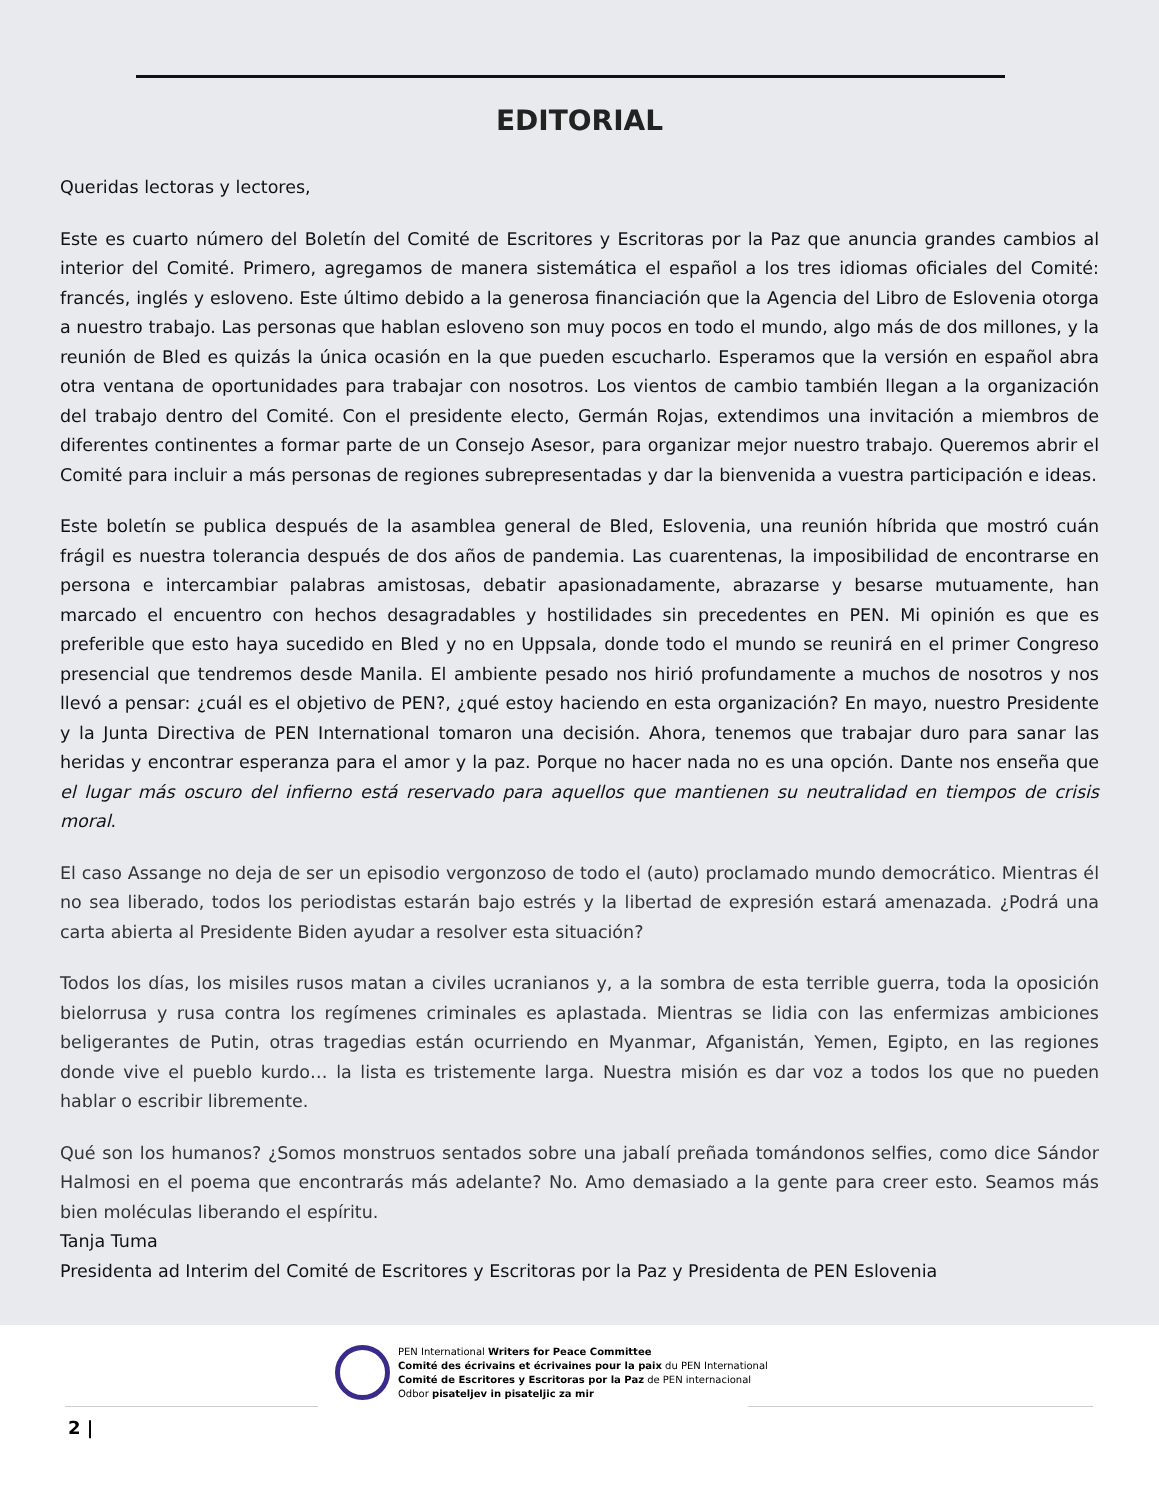EDITORIAL
Queridas lectoras y lectores,
Este es cuarto número del Boletín del Comité de Escritores y Escritoras por la Paz que anuncia grandes cambios al interior del Comité. Primero, agregamos de manera sistemática el español a los tres idiomas oficiales del Comité: francés, inglés y esloveno. Este último debido a la generosa financiación que la Agencia del Libro de Eslovenia otorga a nuestro trabajo. Las personas que hablan esloveno son muy pocos en todo el mundo, algo más de dos millones, y la reunión de Bled es quizás la única ocasión en la que pueden escucharlo. Esperamos que la versión en español abra otra ventana de oportunidades para trabajar con nosotros. Los vientos de cambio también llegan a la organización del trabajo dentro del Comité. Con el presidente electo, Germán Rojas, extendimos una invitación a miembros de diferentes continentes a formar parte de un Consejo Asesor, para organizar mejor nuestro trabajo. Queremos abrir el Comité para incluir a más personas de regiones subrepresentadas y dar la bienvenida a vuestra participación e ideas.
Este boletín se publica después de la asamblea general de Bled, Eslovenia, una reunión híbrida que mostró cuán frágil es nuestra tolerancia después de dos años de pandemia. Las cuarentenas, la imposibilidad de encontrarse en persona e intercambiar palabras amistosas, debatir apasionadamente, abrazarse y besarse mutuamente, han marcado el encuentro con hechos desagradables y hostilidades sin precedentes en PEN. Mi opinión es que es preferible que esto haya sucedido en Bled y no en Uppsala, donde todo el mundo se reunirá en el primer Congreso presencial que tendremos desde Manila. El ambiente pesado nos hirió profundamente a muchos de nosotros y nos llevó a pensar: ¿cuál es el objetivo de PEN?, ¿qué estoy haciendo en esta organización? En mayo, nuestro Presidente y la Junta Directiva de PEN International tomaron una decisión. Ahora, tenemos que trabajar duro para sanar las heridas y encontrar esperanza para el amor y la paz. Porque no hacer nada no es una opción. Dante nos enseña que el lugar más oscuro del infierno está reservado para aquellos que mantienen su neutralidad en tiempos de crisis moral.
El caso Assange no deja de ser un episodio vergonzoso de todo el (auto) proclamado mundo democrático. Mientras él no sea liberado, todos los periodistas estarán bajo estrés y la libertad de expresión estará amenazada. ¿Podrá una carta abierta al Presidente Biden ayudar a resolver esta situación?
Todos los días, los misiles rusos matan a civiles ucranianos y, a la sombra de esta terrible guerra, toda la oposición bielorrusa y rusa contra los regímenes criminales es aplastada. Mientras se lidia con las enfermizas ambiciones beligerantes de Putin, otras tragedias están ocurriendo en Myanmar, Afganistán, Yemen, Egipto, en las regiones donde vive el pueblo kurdo… la lista es tristemente larga. Nuestra misión es dar voz a todos los que no pueden hablar o escribir libremente.
Qué son los humanos? ¿Somos monstruos sentados sobre una jabalí preñada tomándonos selfies, como dice Sándor Halmosi en el poema que encontrarás más adelante? No. Amo demasiado a la gente para creer esto. Seamos más bien moléculas liberando el espíritu.
Tanja Tuma
Presidenta ad Interim del Comité de Escritores y Escritoras por la Paz y Presidenta de PEN Eslovenia
PEN International Writers for Peace Committee
Comité des écrivains et écrivaines pour la paix du PEN International
Comité de Escritores y Escritoras por la Paz de PEN internacional
Odbor pisateljev in pisateljic za mir
2 |